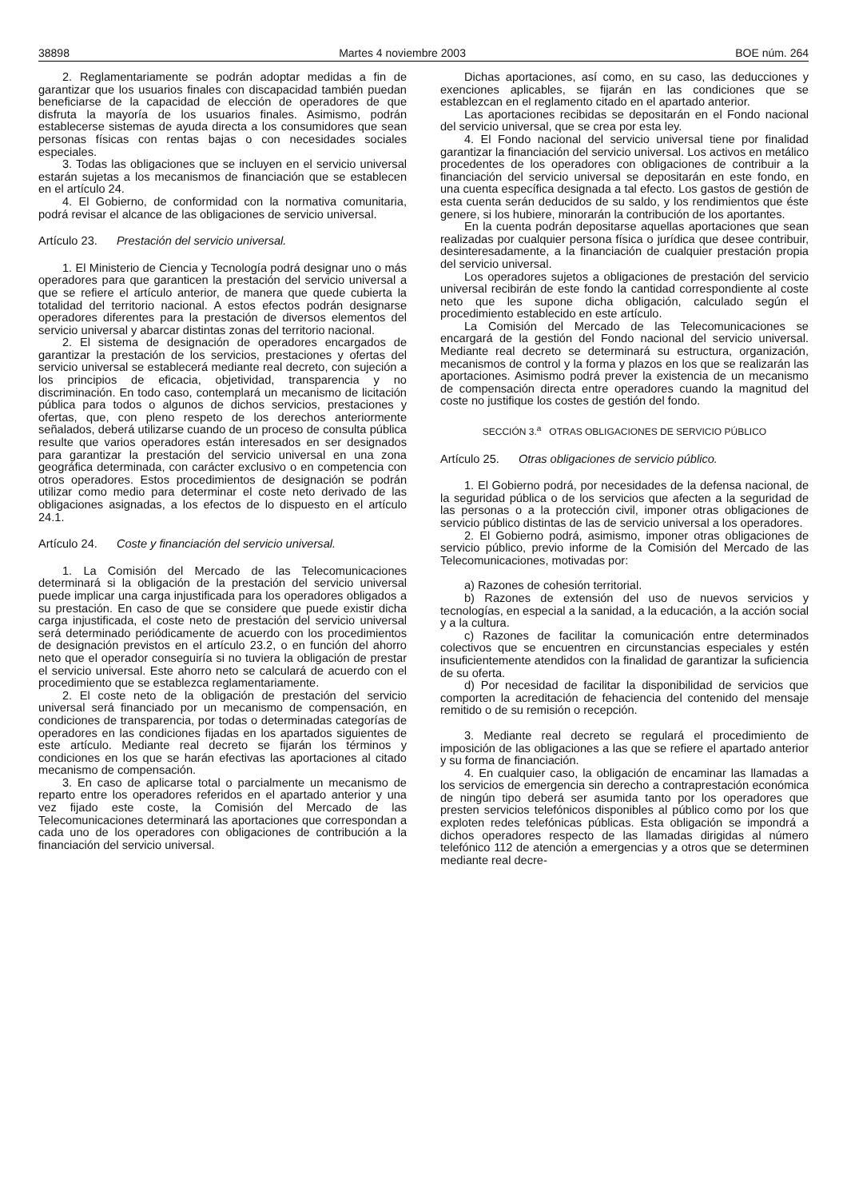38898 Martes 4 noviembre 2003 BOE núm. 264
2. Reglamentariamente se podrán adoptar medidas a fin de garantizar que los usuarios finales con discapacidad también puedan beneficiarse de la capacidad de elección de operadores de que disfruta la mayoría de los usuarios finales. Asimismo, podrán establecerse sistemas de ayuda directa a los consumidores que sean personas físicas con rentas bajas o con necesidades sociales especiales.
3. Todas las obligaciones que se incluyen en el servicio universal estarán sujetas a los mecanismos de financiación que se establecen en el artículo 24.
4. El Gobierno, de conformidad con la normativa comunitaria, podrá revisar el alcance de las obligaciones de servicio universal.
Artículo 23. Prestación del servicio universal.
1. El Ministerio de Ciencia y Tecnología podrá designar uno o más operadores para que garanticen la prestación del servicio universal a que se refiere el artículo anterior, de manera que quede cubierta la totalidad del territorio nacional. A estos efectos podrán designarse operadores diferentes para la prestación de diversos elementos del servicio universal y abarcar distintas zonas del territorio nacional.
2. El sistema de designación de operadores encargados de garantizar la prestación de los servicios, prestaciones y ofertas del servicio universal se establecerá mediante real decreto, con sujeción a los principios de eficacia, objetividad, transparencia y no discriminación. En todo caso, contemplará un mecanismo de licitación pública para todos o algunos de dichos servicios, prestaciones y ofertas, que, con pleno respeto de los derechos anteriormente señalados, deberá utilizarse cuando de un proceso de consulta pública resulte que varios operadores están interesados en ser designados para garantizar la prestación del servicio universal en una zona geográfica determinada, con carácter exclusivo o en competencia con otros operadores. Estos procedimientos de designación se podrán utilizar como medio para determinar el coste neto derivado de las obligaciones asignadas, a los efectos de lo dispuesto en el artículo 24.1.
Artículo 24. Coste y financiación del servicio universal.
1. La Comisión del Mercado de las Telecomunicaciones determinará si la obligación de la prestación del servicio universal puede implicar una carga injustificada para los operadores obligados a su prestación. En caso de que se considere que puede existir dicha carga injustificada, el coste neto de prestación del servicio universal será determinado periódicamente de acuerdo con los procedimientos de designación previstos en el artículo 23.2, o en función del ahorro neto que el operador conseguiría si no tuviera la obligación de prestar el servicio universal. Este ahorro neto se calculará de acuerdo con el procedimiento que se establezca reglamentariamente.
2. El coste neto de la obligación de prestación del servicio universal será financiado por un mecanismo de compensación, en condiciones de transparencia, por todas o determinadas categorías de operadores en las condiciones fijadas en los apartados siguientes de este artículo. Mediante real decreto se fijarán los términos y condiciones en los que se harán efectivas las aportaciones al citado mecanismo de compensación.
3. En caso de aplicarse total o parcialmente un mecanismo de reparto entre los operadores referidos en el apartado anterior y una vez fijado este coste, la Comisión del Mercado de las Telecomunicaciones determinará las aportaciones que correspondan a cada uno de los operadores con obligaciones de contribución a la financiación del servicio universal.
Dichas aportaciones, así como, en su caso, las deducciones y exenciones aplicables, se fijarán en las condiciones que se establezcan en el reglamento citado en el apartado anterior.
Las aportaciones recibidas se depositarán en el Fondo nacional del servicio universal, que se crea por esta ley.
4. El Fondo nacional del servicio universal tiene por finalidad garantizar la financiación del servicio universal. Los activos en metálico procedentes de los operadores con obligaciones de contribuir a la financiación del servicio universal se depositarán en este fondo, en una cuenta específica designada a tal efecto. Los gastos de gestión de esta cuenta serán deducidos de su saldo, y los rendimientos que éste genere, si los hubiere, minorarán la contribución de los aportantes.
En la cuenta podrán depositarse aquellas aportaciones que sean realizadas por cualquier persona física o jurídica que desee contribuir, desinteresadamente, a la financiación de cualquier prestación propia del servicio universal.
Los operadores sujetos a obligaciones de prestación del servicio universal recibirán de este fondo la cantidad correspondiente al coste neto que les supone dicha obligación, calculado según el procedimiento establecido en este artículo.
La Comisión del Mercado de las Telecomunicaciones se encargará de la gestión del Fondo nacional del servicio universal. Mediante real decreto se determinará su estructura, organización, mecanismos de control y la forma y plazos en los que se realizarán las aportaciones. Asimismo podrá prever la existencia de un mecanismo de compensación directa entre operadores cuando la magnitud del coste no justifique los costes de gestión del fondo.
SECCIÓN 3.<sup>a</sup> OTRAS OBLIGACIONES DE SERVICIO PÚBLICO
Artículo 25. Otras obligaciones de servicio público.
1. El Gobierno podrá, por necesidades de la defensa nacional, de la seguridad pública o de los servicios que afecten a la seguridad de las personas o a la protección civil, imponer otras obligaciones de servicio público distintas de las de servicio universal a los operadores.
2. El Gobierno podrá, asimismo, imponer otras obligaciones de servicio público, previo informe de la Comisión del Mercado de las Telecomunicaciones, motivadas por:
a) Razones de cohesión territorial.
b) Razones de extensión del uso de nuevos servicios y tecnologías, en especial a la sanidad, a la educación, a la acción social y a la cultura.
c) Razones de facilitar la comunicación entre determinados colectivos que se encuentren en circunstancias especiales y estén insuficientemente atendidos con la finalidad de garantizar la suficiencia de su oferta.
d) Por necesidad de facilitar la disponibilidad de servicios que comporten la acreditación de fehaciencia del contenido del mensaje remitido o de su remisión o recepción.
3. Mediante real decreto se regulará el procedimiento de imposición de las obligaciones a las que se refiere el apartado anterior y su forma de financiación.
4. En cualquier caso, la obligación de encaminar las llamadas a los servicios de emergencia sin derecho a contraprestación económica de ningún tipo deberá ser asumida tanto por los operadores que presten servicios telefónicos disponibles al público como por los que exploten redes telefónicas públicas. Esta obligación se impondrá a dichos operadores respecto de las llamadas dirigidas al número telefónico 112 de atención a emergencias y a otros que se determinen mediante real decre-